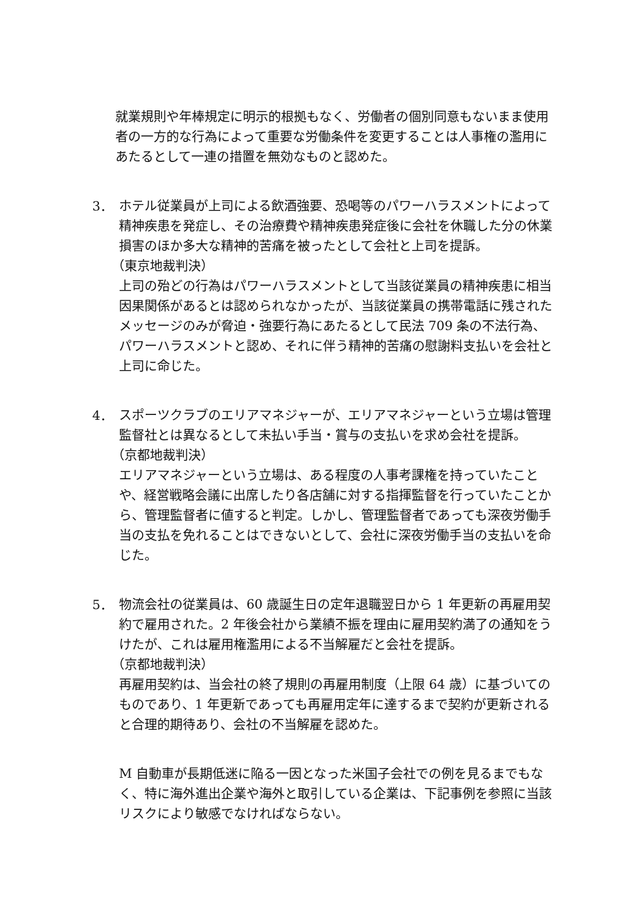就業規則や年棒規定に明示的根拠もなく、労働者の個別同意もないまま使用者の一方的な行為によって重要な労働条件を変更することは人事権の濫用にあたるとして一連の措置を無効なものと認めた。
3．
ホテル従業員が上司による飲酒強要、恐喝等のパワーハラスメントによって精神疾患を発症し、その治療費や精神疾患発症後に会社を休職した分の休業損害のほか多大な精神的苦痛を被ったとして会社と上司を提訴。
（東京地裁判決）
上司の殆どの行為はパワーハラスメントとして当該従業員の精神疾患に相当因果関係があるとは認められなかったが、当該従業員の携帯電話に残されたメッセージのみが脅迫・強要行為にあたるとして民法 709 条の不法行為、パワーハラスメントと認め、それに伴う精神的苦痛の慰謝料支払いを会社と上司に命じた。
4．
スポーツクラブのエリアマネジャーが、エリアマネジャーという立場は管理監督社とは異なるとして未払い手当・賞与の支払いを求め会社を提訴。
（京都地裁判決）
エリアマネジャーという立場は、ある程度の人事考課権を持っていたことや、経営戦略会議に出席したり各店舗に対する指揮監督を行っていたことから、管理監督者に値すると判定。しかし、管理監督者であっても深夜労働手当の支払を免れることはできないとして、会社に深夜労働手当の支払いを命じた。
5．
物流会社の従業員は、60 歳誕生日の定年退職翌日から 1 年更新の再雇用契約で雇用された。2 年後会社から業績不振を理由に雇用契約満了の通知をうけたが、これは雇用権濫用による不当解雇だと会社を提訴。
（京都地裁判決）
再雇用契約は、当会社の終了規則の再雇用制度（上限 64 歳）に基づいてのものであり、1 年更新であっても再雇用定年に達するまで契約が更新されると合理的期待あり、会社の不当解雇を認めた。
M 自動車が長期低迷に陥る一因となった米国子会社での例を見るまでもなく、特に海外進出企業や海外と取引している企業は、下記事例を参照に当該　リスクにより敏感でなければならない。